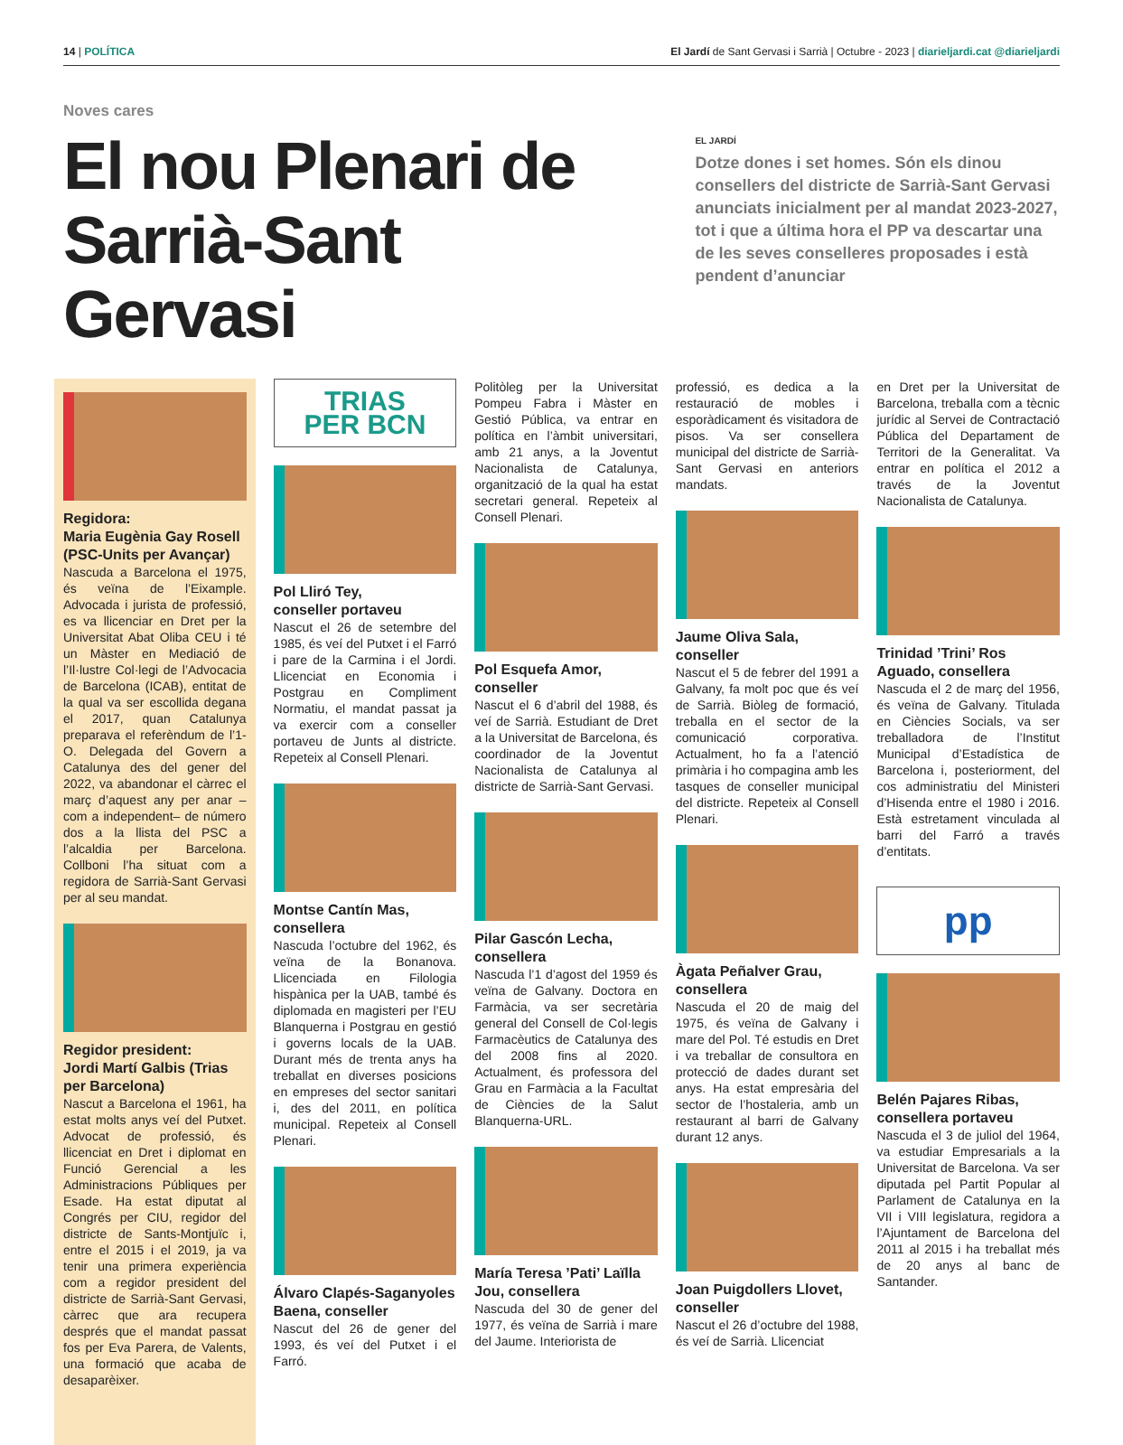14 | POLÍTICA El Jardí de Sant Gervasi i Sarrià | Octubre - 2023 | diarieljardi.cat @diarieljardi
Noves cares
El nou Plenari de Sarrià-Sant Gervasi
EL JARDÍ
Dotze dones i set homes. Són els dinou consellers del districte de Sarrià-Sant Gervasi anunciats inicialment per al mandat 2023-2027, tot i que a última hora el PP va descartar una de les seves conselleres proposades i està pendent d’anunciar
Regidora:
Maria Eugènia Gay Rosell (PSC-Units per Avançar)
Nascuda a Barcelona el 1975, és veïna de l’Eixample. Advocada i jurista de professió, es va llicenciar en Dret per la Universitat Abat Oliba CEU i té un Màster en Mediació de l’Il·lustre Col·legi de l’Advocacia de Barcelona (ICAB), entitat de la qual va ser escollida degana el 2017, quan Catalunya preparava el referèndum de l’1-O. Delegada del Govern a Catalunya des del gener del 2022, va abandonar el càrrec el març d’aquest any per anar –com a independent– de número dos a la llista del PSC a l’alcaldia per Barcelona. Collboni l’ha situat com a regidora de Sarrià-Sant Gervasi per al seu mandat.
Regidor president:
Jordi Martí Galbis (Trias per Barcelona)
Nascut a Barcelona el 1961, ha estat molts anys veí del Putxet. Advocat de professió, és llicenciat en Dret i diplomat en Funció Gerencial a les Administracions Públiques per Esade. Ha estat diputat al Congrés per CIU, regidor del districte de Sants-Montjuïc i, entre el 2015 i el 2019, ja va tenir una primera experiència com a regidor president del districte de Sarrià-Sant Gervasi, càrrec que ara recupera després que el mandat passat fos per Eva Parera, de Valents, una formació que acaba de desaparèixer.
TRIAS
PER BCN
Pol Lliró Tey,
conseller portaveu
Nascut el 26 de setembre del 1985, és veí del Putxet i el Farró i pare de la Carmina i el Jordi. Llicenciat en Economia i Postgrau en Compliment Normatiu, el mandat passat ja va exercir com a conseller portaveu de Junts al districte. Repeteix al Consell Plenari.
Montse Cantín Mas, consellera
Nascuda l’octubre del 1962, és veïna de la Bonanova. Llicenciada en Filologia hispànica per la UAB, també és diplomada en magisteri per l’EU Blanquerna i Postgrau en gestió i governs locals de la UAB. Durant més de trenta anys ha treballat en diverses posicions en empreses del sector sanitari i, des del 2011, en política municipal. Repeteix al Consell Plenari.
Álvaro Clapés-Saganyoles Baena, conseller
Nascut del 26 de gener del 1993, és veí del Putxet i el Farró.
Politòleg per la Universitat Pompeu Fabra i Màster en Gestió Pública, va entrar en política en l’àmbit universitari, amb 21 anys, a la Joventut Nacionalista de Catalunya, organització de la qual ha estat secretari general. Repeteix al Consell Plenari.
Pol Esquefa Amor, conseller
Nascut el 6 d’abril del 1988, és veí de Sarrià. Estudiant de Dret a la Universitat de Barcelona, és coordinador de la Joventut Nacionalista de Catalunya al districte de Sarrià-Sant Gervasi.
Pilar Gascón Lecha, consellera
Nascuda l’1 d’agost del 1959 és veïna de Galvany. Doctora en Farmàcia, va ser secretària general del Consell de Col·legis Farmacèutics de Catalunya des del 2008 fins al 2020. Actualment, és professora del Grau en Farmàcia a la Facultat de Ciències de la Salut Blanquerna-URL.
María Teresa ’Pati’ Laïlla Jou, consellera
Nascuda del 30 de gener del 1977, és veïna de Sarrià i mare del Jaume. Interiorista de
professió, es dedica a la restauració de mobles i esporàdicament és visitadora de pisos. Va ser consellera municipal del districte de Sarrià-Sant Gervasi en anteriors mandats.
Jaume Oliva Sala, conseller
Nascut el 5 de febrer del 1991 a Galvany, fa molt poc que és veí de Sarrià. Biòleg de formació, treballa en el sector de la comunicació corporativa. Actualment, ho fa a l’atenció primària i ho compagina amb les tasques de conseller municipal del districte. Repeteix al Consell Plenari.
Àgata Peñalver Grau, consellera
Nascuda el 20 de maig del 1975, és veïna de Galvany i mare del Pol. Té estudis en Dret i va treballar de consultora en protecció de dades durant set anys. Ha estat empresària del sector de l’hostaleria, amb un restaurant al barri de Galvany durant 12 anys.
Joan Puigdollers Llovet, conseller
Nascut el 26 d’octubre del 1988, és veí de Sarrià. Llicenciat
en Dret per la Universitat de Barcelona, treballa com a tècnic jurídic al Servei de Contractació Pública del Departament de Territori de la Generalitat. Va entrar en política el 2012 a través de la Joventut Nacionalista de Catalunya.
Trinidad ’Trini’ Ros Aguado, consellera
Nascuda el 2 de març del 1956, és veïna de Galvany. Titulada en Ciències Socials, va ser treballadora de l’Institut Municipal d’Estadística de Barcelona i, posteriorment, del cos administratiu del Ministeri d’Hisenda entre el 1980 i 2016. Està estretament vinculada al barri del Farró a través d’entitats.
pp
Belén Pajares Ribas, consellera portaveu
Nascuda el 3 de juliol del 1964, va estudiar Empresarials a la Universitat de Barcelona. Va ser diputada pel Partit Popular al Parlament de Catalunya en la VII i VIII legislatura, regidora a l’Ajuntament de Barcelona del 2011 al 2015 i ha treballat més de 20 anys al banc de Santander.